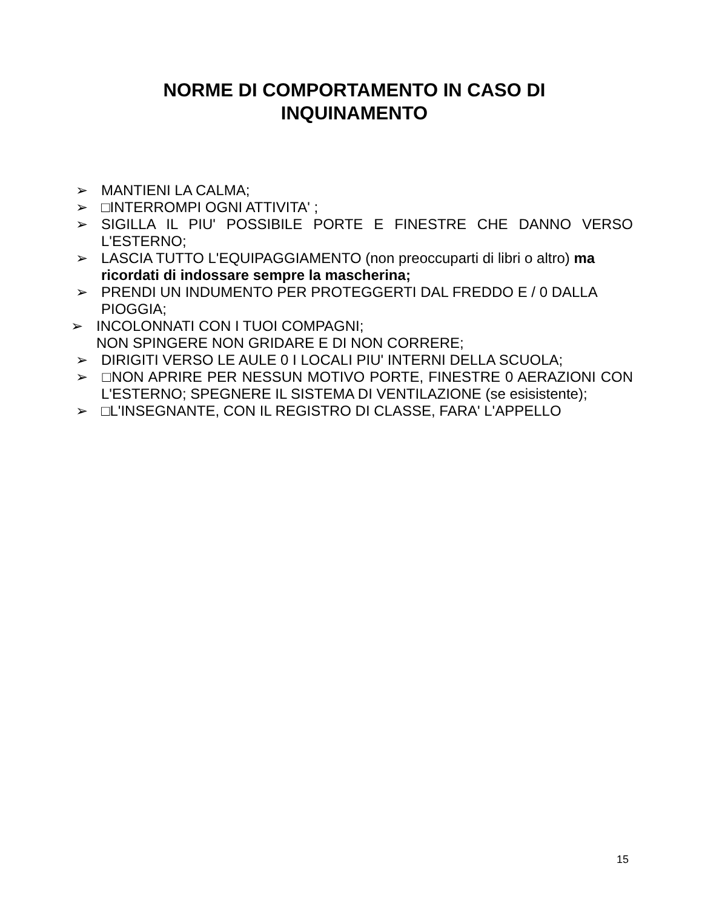NORME DI COMPORTAMENTO IN CASO DI INQUINAMENTO
➢ MANTIENI LA CALMA;
➢ □INTERROMPI OGNI ATTIVITA' ;
➢ SIGILLA IL PIU' POSSIBILE PORTE E FINESTRE CHE DANNO VERSO L'ESTERNO;
➢ LASCIA TUTTO L'EQUIPAGGIAMENTO (non preoccuparti di libri o altro) ma ricordati di indossare sempre la mascherina;
➢ PRENDI UN INDUMENTO PER PROTEGGERTI DAL FREDDO E / 0 DALLA PIOGGIA;
➢ INCOLONNATI CON I TUOI COMPAGNI;
NON SPINGERE NON GRIDARE E DI NON CORRERE;
➢ DIRIGITI VERSO LE AULE 0 I LOCALI PIU' INTERNI DELLA SCUOLA;
➢ □NON APRIRE PER NESSUN MOTIVO PORTE, FINESTRE 0 AERAZIONI CON L'ESTERNO; SPEGNERE IL SISTEMA DI VENTILAZIONE (se esisistente);
➢ □L'INSEGNANTE, CON IL REGISTRO DI CLASSE, FARA' L'APPELLO
15